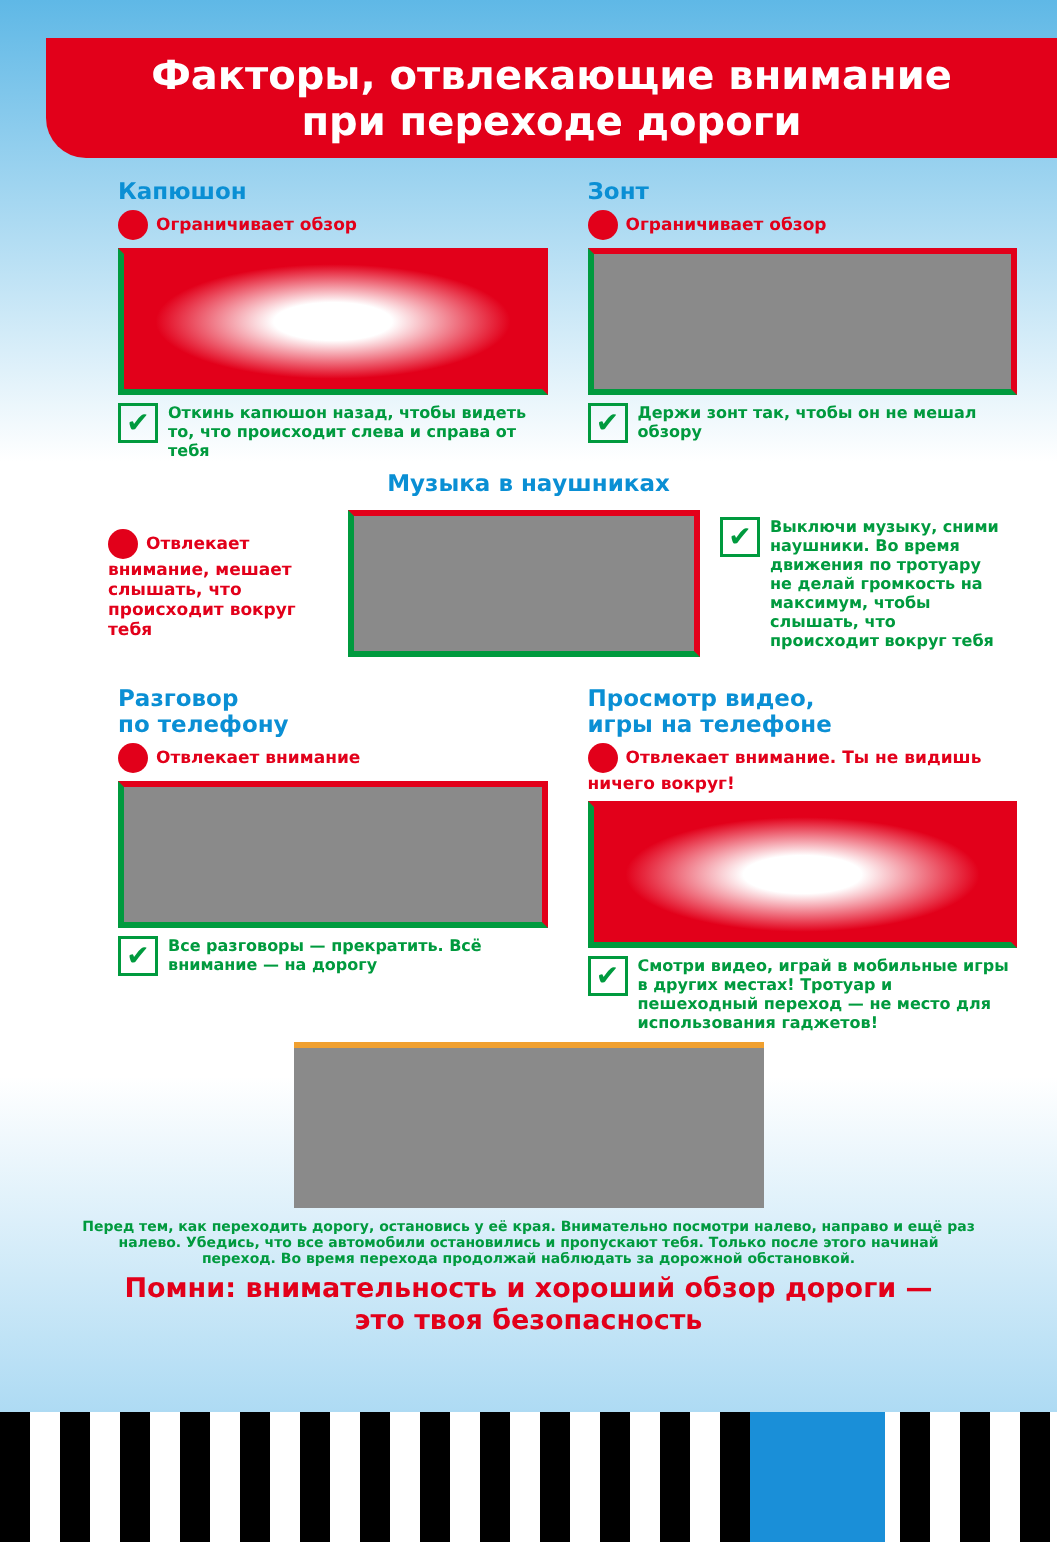Факторы, отвлекающие внимание
при переходе дороги
Капюшон
Ограничивает обзор
Откинь капюшон назад, чтобы видеть то, что происходит слева и справа от тебя
Зонт
Ограничивает обзор
Держи зонт так, чтобы он не мешал обзору
Музыка в наушниках
Отвлекает внимание, мешает слышать, что происходит вокруг тебя
Выключи музыку, сними наушники. Во время движения по тротуару не делай громкость на максимум, чтобы слышать, что происходит вокруг тебя
Разговор
по телефону
Отвлекает внимание
Все разговоры — прекратить. Всё внимание — на дорогу
Просмотр видео,
игры на телефоне
Отвлекает внимание. Ты не видишь ничего вокруг!
Смотри видео, играй в мобильные игры в других местах! Тротуар и пешеходный переход — не место для использования гаджетов!
Перед тем, как переходить дорогу, остановись у её края. Внимательно посмотри налево, направо и ещё раз налево. Убедись, что все автомобили остановились и пропускают тебя. Только после этого начинай переход. Во время перехода продолжай наблюдать за дорожной обстановкой.
Помни: внимательность и хороший обзор дороги —
это твоя безопасность